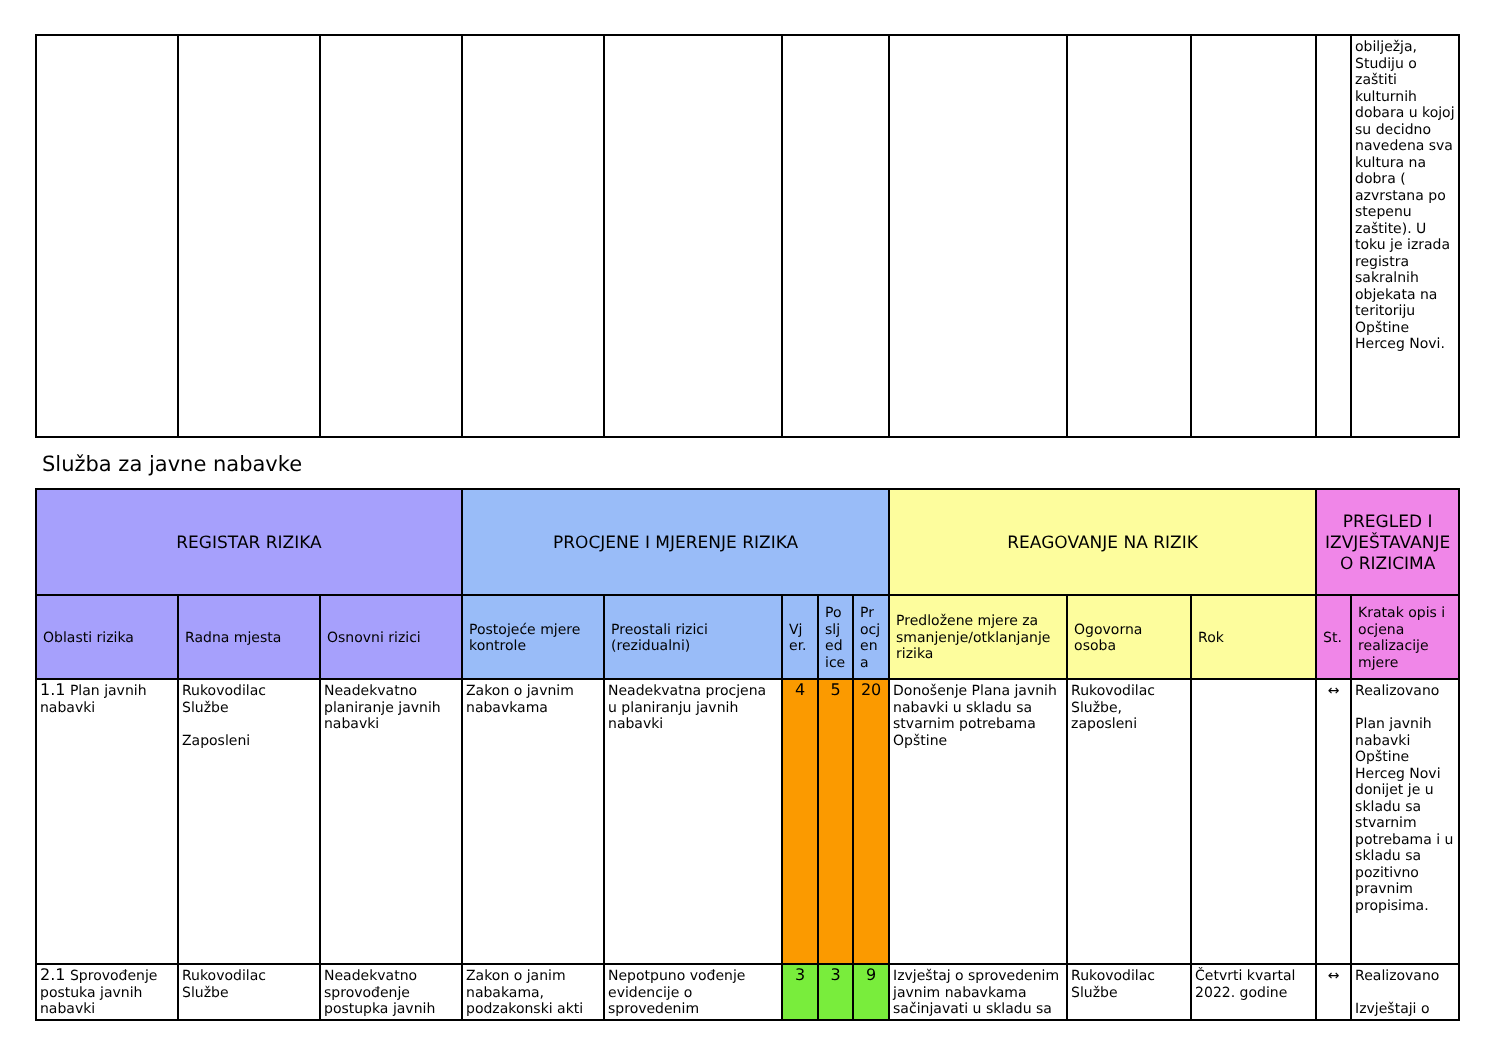| | | | | | | | | | | obilježja, Studiju o zaštiti kulturnih dobara u kojoj su decidno navedena sva kultura na dobra ( azvrstana po stepenu zaštite). U toku je izrada registra sakralnih objekata na teritoriju Opštine Herceg Novi. |
Služba za javne nabavke
| REGISTAR RIZIKA | | | PROCJENE I MJERENJE RIZIKA | | | | | REAGOVANJE NA RIZIK | | | PREGLED I IZVJEŠTAVANJE O RIZICIMA | |
| --- | --- | --- | --- | --- | --- | --- | --- | --- | --- | --- | --- | --- |
| Oblasti rizika | Radna mjesta | Osnovni rizici | Postojeće mjere kontrole | Preostali rizici (rezidualni) | Vj er. | Po slj ed ice | Pr ocj en a | Predložene mjere za smanjenje/otklanjanje rizika | Ogovorna osoba | Rok | St. | Kratak opis i ocjena realizacije mjere |
| 1.1 Plan javnih nabavki | Rukovodilac Službe Zaposleni | Neadekvatno planiranje javnih nabavki | Zakon o javnim nabavkama | Neadekvatna procjena u planiranju javnih nabavki | 4 | 5 | 20 | Donošenje Plana javnih nabavki u skladu sa stvarnim potrebama Opštine | Rukovodilac Službe, zaposleni | | ↔ | Realizovano Plan javnih nabavki Opštine Herceg Novi donijet je u skladu sa stvarnim potrebama i u skladu sa pozitivno pravnim propisima. |
| 2.1 Sprovođenje postuka javnih nabavki | Rukovodilac Službe | Neadekvatno sprovođenje postupka javnih | Zakon o janim nabakama, podzakonski akti | Nepotpuno vođenje evidencije o sprovedenim | 3 | 3 | 9 | Izvještaj o sprovedenim javnim nabavkama sačinjavati u skladu sa | Rukovodilac Službe | Četvrti kvartal 2022. godine | ↔ | Realizovano Izvještaji o |